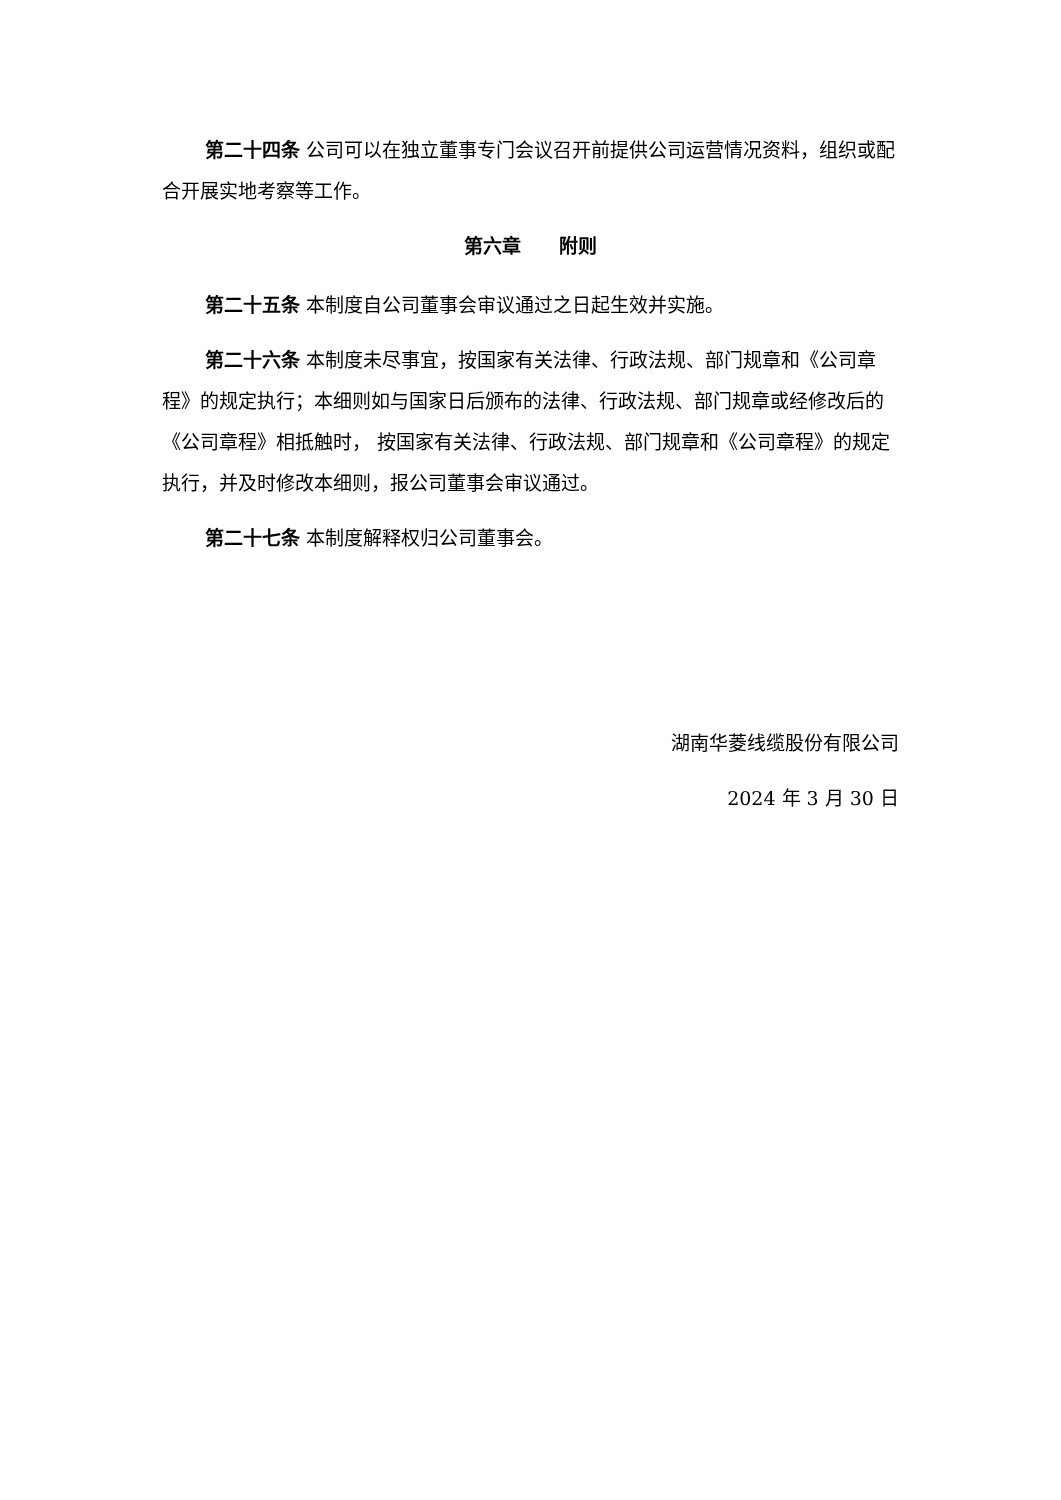第二十四条 公司可以在独立董事专门会议召开前提供公司运营情况资料，组织或配合开展实地考察等工作。
第六章　　附则
第二十五条 本制度自公司董事会审议通过之日起生效并实施。
第二十六条 本制度未尽事宜，按国家有关法律、行政法规、部门规章和《公司章程》的规定执行；本细则如与国家日后颁布的法律、行政法规、部门规章或经修改后的《公司章程》相抵触时， 按国家有关法律、行政法规、部门规章和《公司章程》的规定执行，并及时修改本细则，报公司董事会审议通过。
第二十七条 本制度解释权归公司董事会。
湖南华菱线缆股份有限公司
2024 年 3 月 30 日